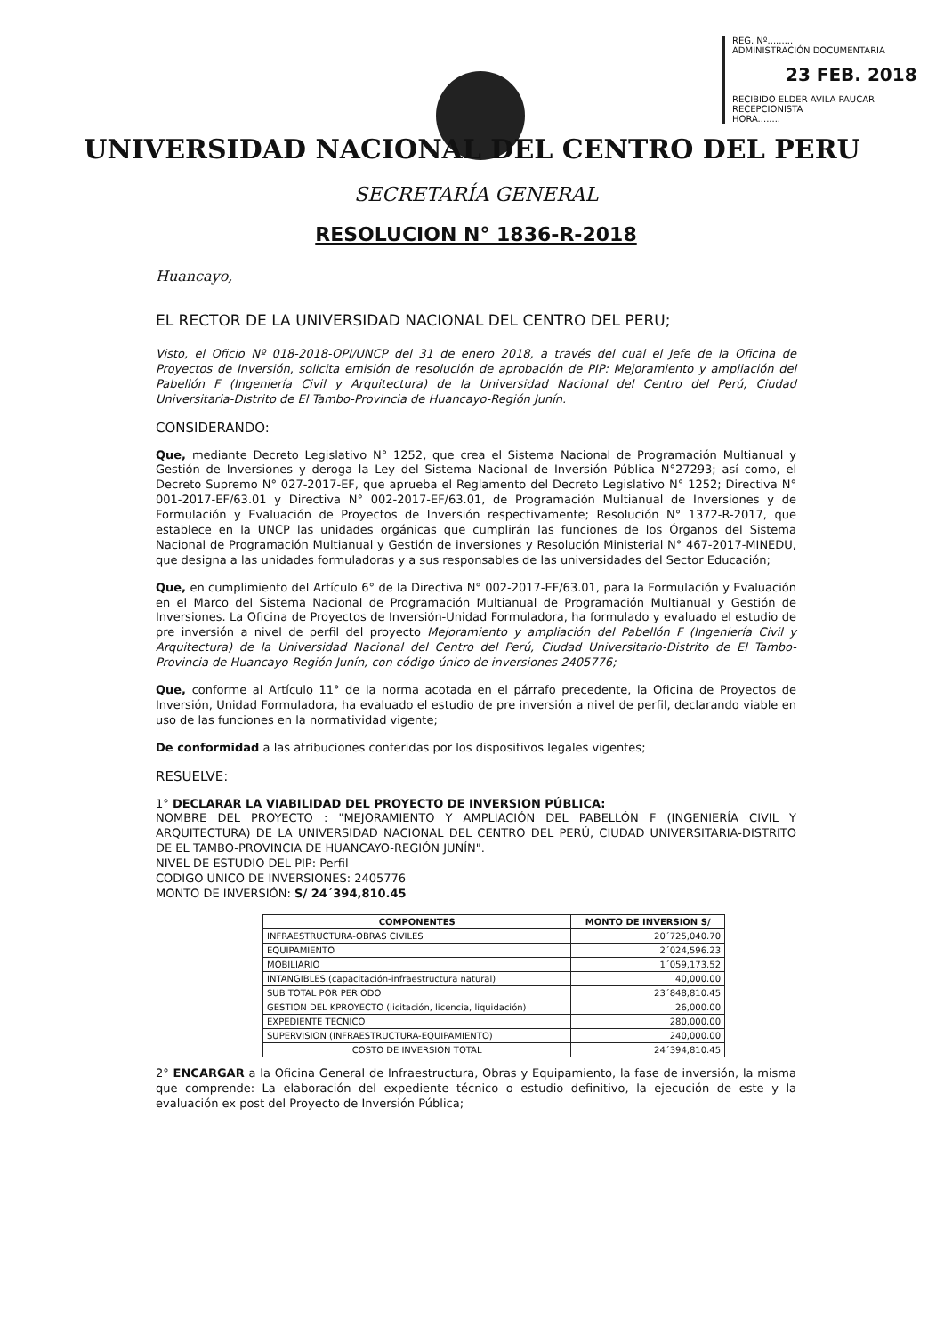REG. Nº.........
ADMINISTRACIÓN DOCUMENTARIA
23 FEB. 2018
RECIBIDO ELDER AVILA PAUCAR
RECEPCIONISTA
HORA........
UNIVERSIDAD NACIONAL DEL CENTRO DEL PERU
SECRETARÍA GENERAL
RESOLUCION N° 1836-R-2018
Huancayo,
EL RECTOR DE LA UNIVERSIDAD NACIONAL DEL CENTRO DEL PERU;
Visto, el Oficio Nº 018-2018-OPI/UNCP del 31 de enero 2018, a través del cual el Jefe de la Oficina de Proyectos de Inversión, solicita emisión de resolución de aprobación de PIP: Mejoramiento y ampliación del Pabellón F (Ingeniería Civil y Arquitectura) de la Universidad Nacional del Centro del Perú, Ciudad Universitaria-Distrito de El Tambo-Provincia de Huancayo-Región Junín.
CONSIDERANDO:
Que, mediante Decreto Legislativo N° 1252, que crea el Sistema Nacional de Programación Multianual y Gestión de Inversiones y deroga la Ley del Sistema Nacional de Inversión Pública N°27293; así como, el Decreto Supremo N° 027-2017-EF, que aprueba el Reglamento del Decreto Legislativo N° 1252; Directiva N° 001-2017-EF/63.01 y Directiva N° 002-2017-EF/63.01, de Programación Multianual de Inversiones y de Formulación y Evaluación de Proyectos de Inversión respectivamente; Resolución N° 1372-R-2017, que establece en la UNCP las unidades orgánicas que cumplirán las funciones de los Órganos del Sistema Nacional de Programación Multianual y Gestión de inversiones y Resolución Ministerial N° 467-2017-MINEDU, que designa a las unidades formuladoras y a sus responsables de las universidades del Sector Educación;
Que, en cumplimiento del Artículo 6° de la Directiva N° 002-2017-EF/63.01, para la Formulación y Evaluación en el Marco del Sistema Nacional de Programación Multianual de Programación Multianual y Gestión de Inversiones. La Oficina de Proyectos de Inversión-Unidad Formuladora, ha formulado y evaluado el estudio de pre inversión a nivel de perfil del proyecto Mejoramiento y ampliación del Pabellón F (Ingeniería Civil y Arquitectura) de la Universidad Nacional del Centro del Perú, Ciudad Universitario-Distrito de El Tambo-Provincia de Huancayo-Región Junín, con código único de inversiones 2405776;
Que, conforme al Artículo 11° de la norma acotada en el párrafo precedente, la Oficina de Proyectos de Inversión, Unidad Formuladora, ha evaluado el estudio de pre inversión a nivel de perfil, declarando viable en uso de las funciones en la normatividad vigente;
De conformidad a las atribuciones conferidas por los dispositivos legales vigentes;
RESUELVE:
1° DECLARAR LA VIABILIDAD DEL PROYECTO DE INVERSION PÚBLICA:
NOMBRE DEL PROYECTO : "MEJORAMIENTO Y AMPLIACIÓN DEL PABELLÓN F (INGENIERÍA CIVIL Y ARQUITECTURA) DE LA UNIVERSIDAD NACIONAL DEL CENTRO DEL PERÚ, CIUDAD UNIVERSITARIA-DISTRITO DE EL TAMBO-PROVINCIA DE HUANCAYO-REGIÓN JUNÍN".
NIVEL DE ESTUDIO DEL PIP: Perfil
CODIGO UNICO DE INVERSIONES: 2405776
MONTO DE INVERSIÓN: S/ 24´394,810.45
| COMPONENTES | MONTO DE INVERSION S/ |
| --- | --- |
| INFRAESTRUCTURA-OBRAS CIVILES | 20´725,040.70 |
| EQUIPAMIENTO | 2´024,596.23 |
| MOBILIARIO | 1´059,173.52 |
| INTANGIBLES (capacitación-infraestructura natural) | 40,000.00 |
| SUB TOTAL POR PERIODO | 23´848,810.45 |
| GESTION DEL KPROYECTO (licitación, licencia, liquidación) | 26,000.00 |
| EXPEDIENTE TECNICO | 280,000.00 |
| SUPERVISION (INFRAESTRUCTURA-EQUIPAMIENTO) | 240,000.00 |
| COSTO DE INVERSION TOTAL | 24´394,810.45 |
2° ENCARGAR a la Oficina General de Infraestructura, Obras y Equipamiento, la fase de inversión, la misma que comprende: La elaboración del expediente técnico o estudio definitivo, la ejecución de este y la evaluación ex post del Proyecto de Inversión Pública;